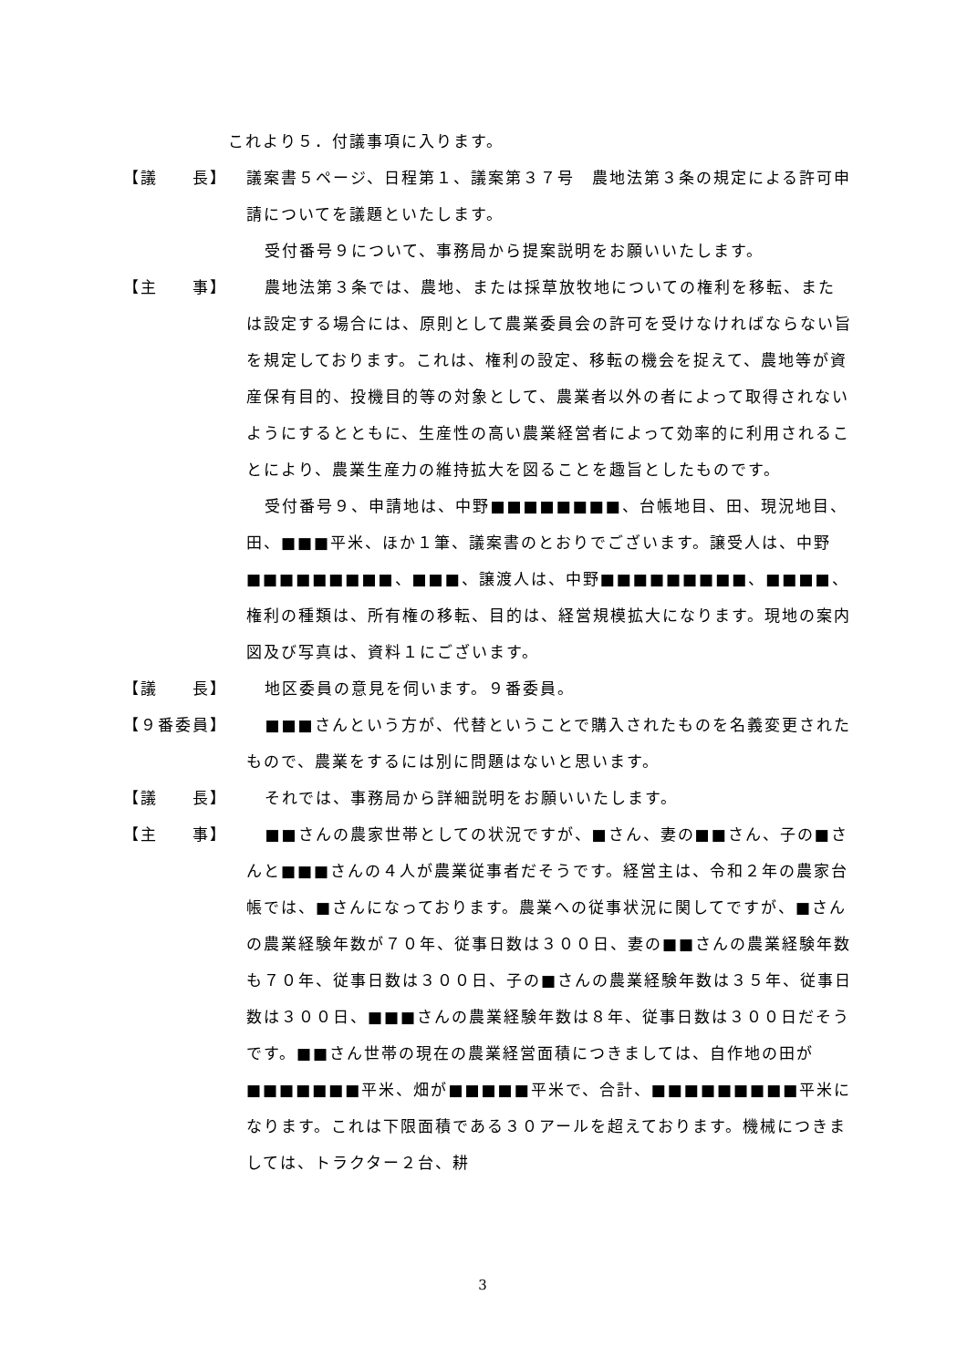これより５．付議事項に入ります。
【議　　長】 議案書５ページ、日程第１、議案第３７号　農地法第３条の規定による許可申請についてを議題といたします。
受付番号９について、事務局から提案説明をお願いいたします。
【主　　事】 農地法第３条では、農地、または採草放牧地についての権利を移転、または設定する場合には、原則として農業委員会の許可を受けなければならない旨を規定しております。これは、権利の設定、移転の機会を捉えて、農地等が資産保有目的、投機目的等の対象として、農業者以外の者によって取得されないようにするとともに、生産性の高い農業経営者によって効率的に利用されることにより、農業生産力の維持拡大を図ることを趣旨としたものです。
受付番号９、申請地は、中野■■■■■■■■、台帳地目、田、現況地目、田、■■■平米、ほか１筆、議案書のとおりでございます。譲受人は、中野■■■■■■■■■、■■■、譲渡人は、中野■■■■■■■■■、■■■■、権利の種類は、所有権の移転、目的は、経営規模拡大になります。現地の案内図及び写真は、資料１にございます。
【議　　長】 地区委員の意見を伺います。９番委員。
【９番委員】 ■■■さんという方が、代替ということで購入されたものを名義変更されたもので、農業をするには別に問題はないと思います。
【議　　長】 それでは、事務局から詳細説明をお願いいたします。
【主　　事】 ■■さんの農家世帯としての状況ですが、■さん、妻の■■さん、子の■さんと■■■さんの４人が農業従事者だそうです。経営主は、令和２年の農家台帳では、■さんになっております。農業への従事状況に関してですが、■さんの農業経験年数が７０年、従事日数は３００日、妻の■■さんの農業経験年数も７０年、従事日数は３００日、子の■さんの農業経験年数は３５年、従事日数は３００日、■■■さんの農業経験年数は８年、従事日数は３００日だそうです。■■さん世帯の現在の農業経営面積につきましては、自作地の田が■■■■■■■平米、畑が■■■■■平米で、合計、■■■■■■■■■平米になります。これは下限面積である３０アールを超えております。機械につきましては、トラクター２台、耕
3